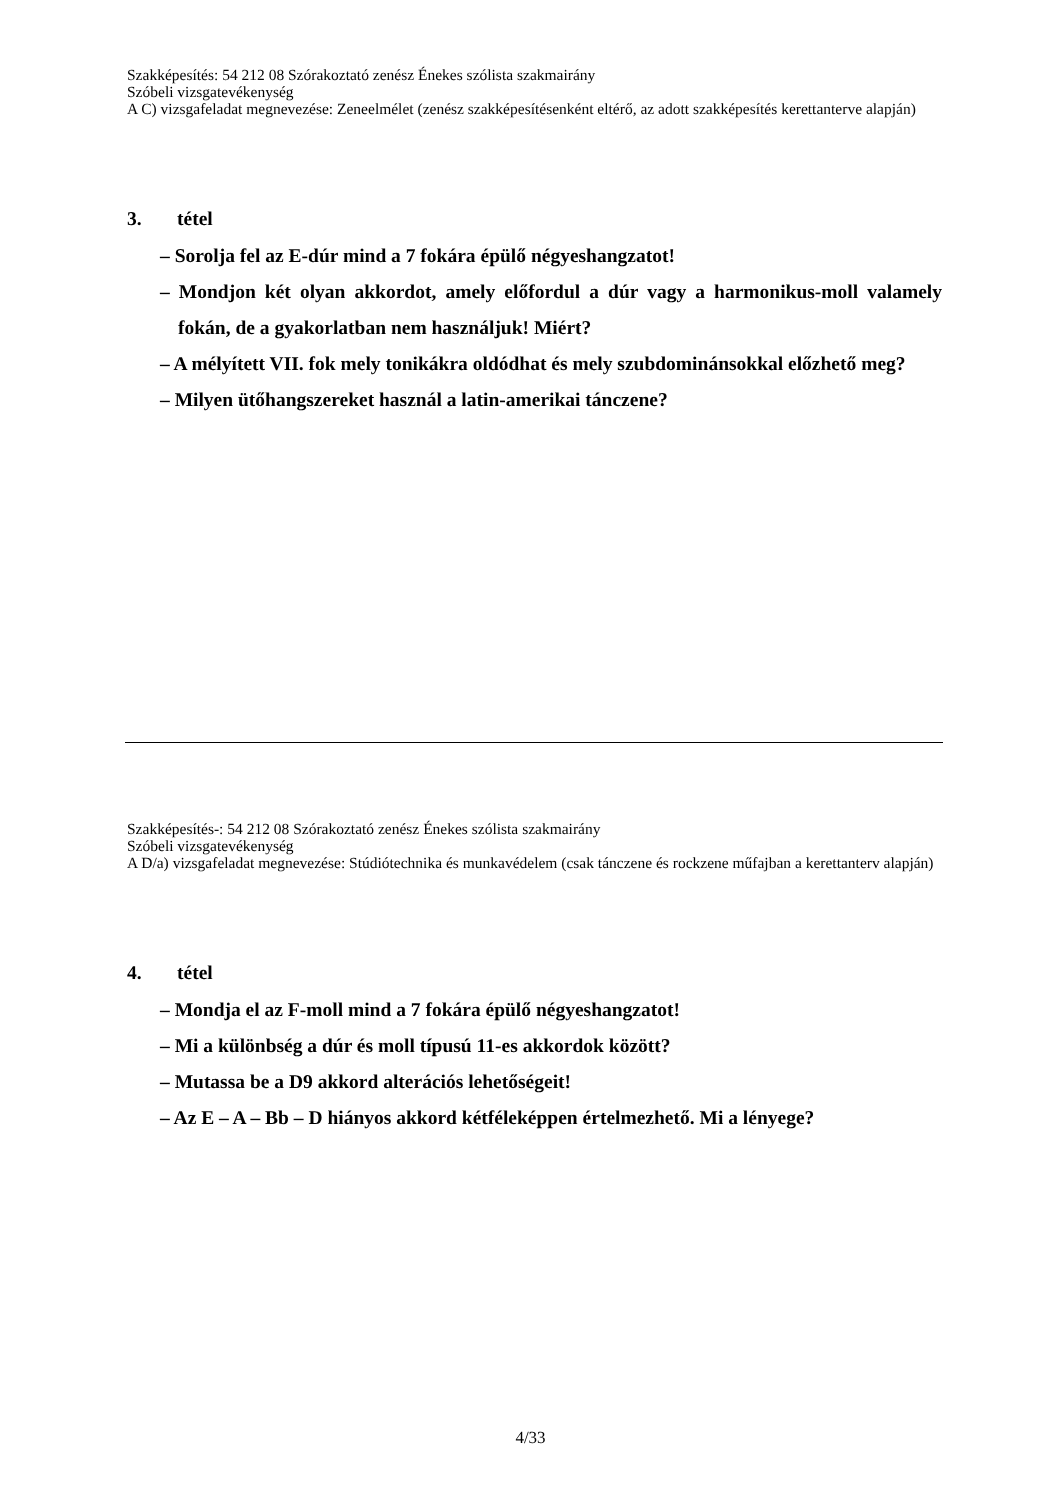Szakképesítés: 54 212 08 Szórakoztató zenész Énekes szólista szakmairány
Szóbeli vizsgatevékenység
A C) vizsgafeladat megnevezése: Zeneelmélet (zenész szakképesítésenként eltérő, az adott szakképesítés kerettanterve alapján)
3. tétel
– Sorolja fel az E-dúr mind a 7 fokára épülő négyeshangzatot!
– Mondjon két olyan akkordot, amely előfordul a dúr vagy a harmonikus-moll valamely fokán, de a gyakorlatban nem használjuk! Miért?
– A mélyített VII. fok mely tonikákra oldódhat és mely szubdominánsokkal előzhető meg?
– Milyen ütőhangszereket használ a latin-amerikai tánczene?
Szakképesítés-: 54 212 08 Szórakoztató zenész Énekes szólista szakmairány
Szóbeli vizsgatevékenység
A D/a) vizsgafeladat megnevezése: Stúdiótechnika és munkavédelem (csak tánczene és rockzene műfajban a kerettanterv alapján)
4. tétel
– Mondja el az F-moll mind a 7 fokára épülő négyeshangzatot!
– Mi a különbség a dúr és moll típusú 11-es akkordok között?
– Mutassa be a D9 akkord alterációs lehetőségeit!
– Az E – A – Bb – D hiányos akkord kétféleképpen értelmezhető. Mi a lényege?
4/33